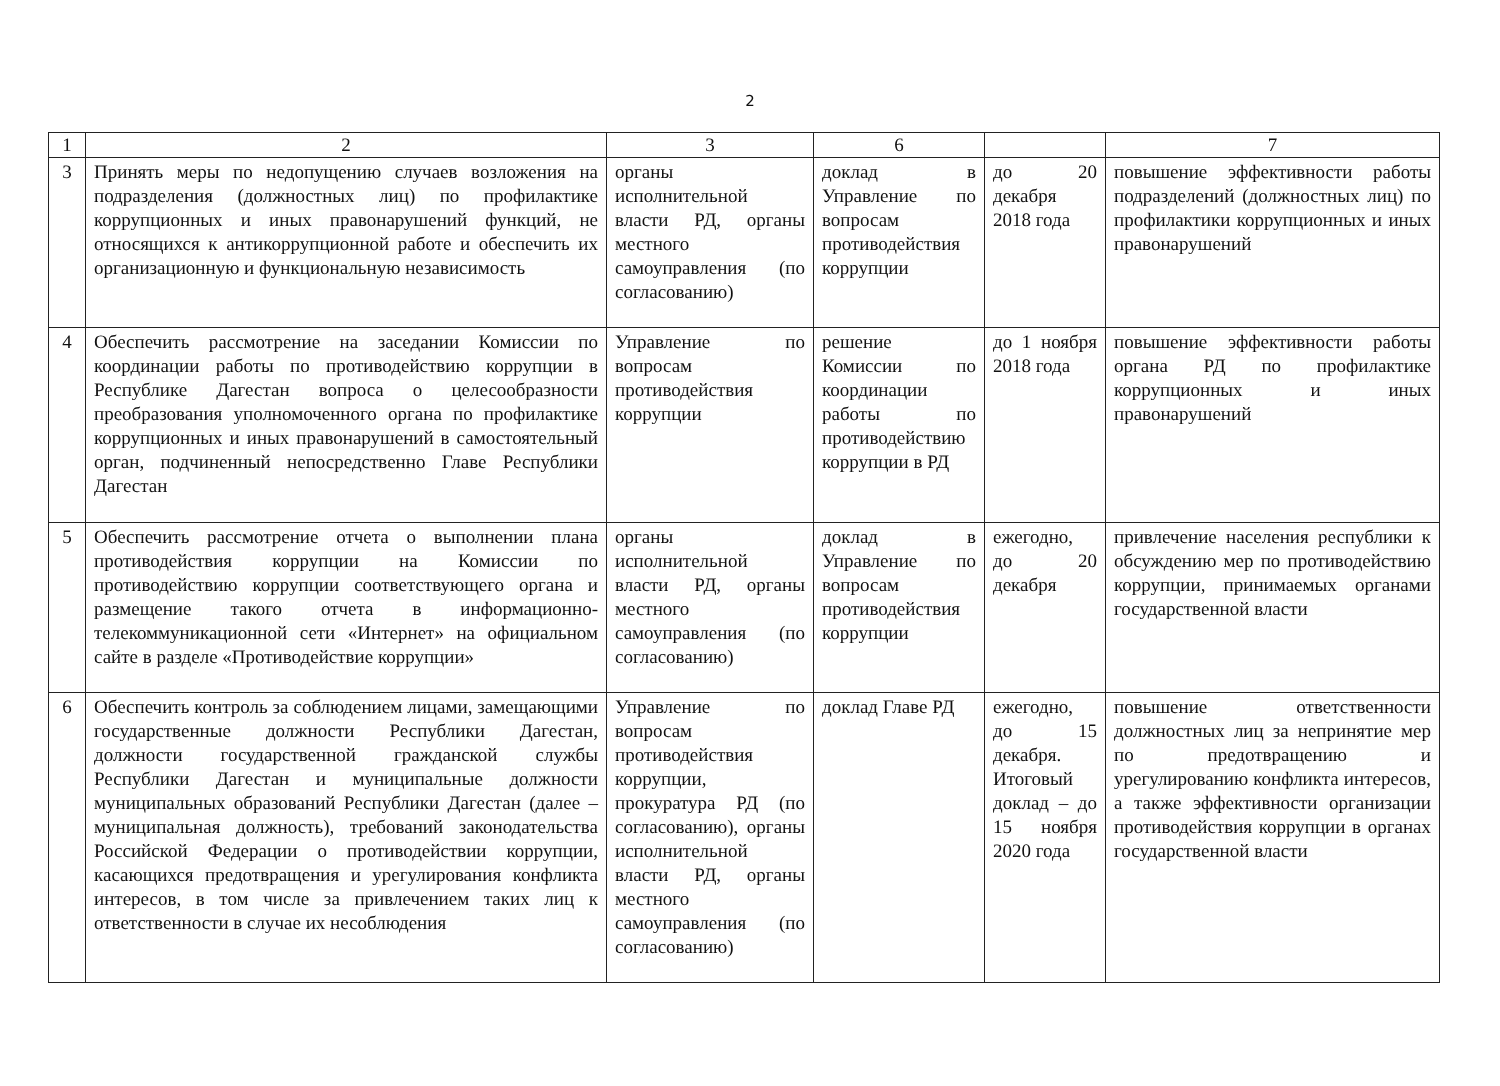2
| 1 | 2 | 3 | 6 | | 7 |
| --- | --- | --- | --- | --- | --- |
| 3 | Принять меры по недопущению случаев возложения на подразделения (должностных лиц) по профилактике коррупционных и иных правонарушений функций, не относящихся к антикоррупционной работе и обеспечить их организационную и функциональную независимость | органы исполнительной власти РД, органы местного самоуправления (по согласованию) | доклад в Управление по вопросам противодействия коррупции | до 20 декабря 2018 года | повышение эффективности работы подразделений (должностных лиц) по профилактики коррупционных и иных правонарушений |
| 4 | Обеспечить рассмотрение на заседании Комиссии по координации работы по противодействию коррупции в Республике Дагестан вопроса о целесообразности преобразования уполномоченного органа по профилактике коррупционных и иных правонарушений в самостоятельный орган, подчиненный непосредственно Главе Республики Дагестан | Управление по вопросам противодействия коррупции | решение Комиссии по координации работы по противодействию коррупции в РД | до 1 ноября 2018 года | повышение эффективности работы органа РД по профилактике коррупционных и иных правонарушений |
| 5 | Обеспечить рассмотрение отчета о выполнении плана противодействия коррупции на Комиссии по противодействию коррупции соответствующего органа и размещение такого отчета в информационно-телекоммуникационной сети «Интернет» на официальном сайте в разделе «Противодействие коррупции» | органы исполнительной власти РД, органы местного самоуправления (по согласованию) | доклад в Управление по вопросам противодействия коррупции | ежегодно, до 20 декабря | привлечение населения республики к обсуждению мер по противодействию коррупции, принимаемых органами государственной власти |
| 6 | Обеспечить контроль за соблюдением лицами, замещающими государственные должности Республики Дагестан, должности государственной гражданской службы Республики Дагестан и муниципальные должности муниципальных образований Республики Дагестан (далее – муниципальная должность), требований законодательства Российской Федерации о противодействии коррупции, касающихся предотвращения и урегулирования конфликта интересов, в том числе за привлечением таких лиц к ответственности в случае их несоблюдения | Управление по вопросам противодействия коррупции, прокуратура РД (по согласованию), органы исполнительной власти РД, органы местного самоуправления (по согласованию) | доклад Главе РД | ежегодно, до 15 декабря. Итоговый доклад – до 15 ноября 2020 года | повышение ответственности должностных лиц за непринятие мер по предотвращению и урегулированию конфликта интересов, а также эффективности организации противодействия коррупции в органах государственной власти |